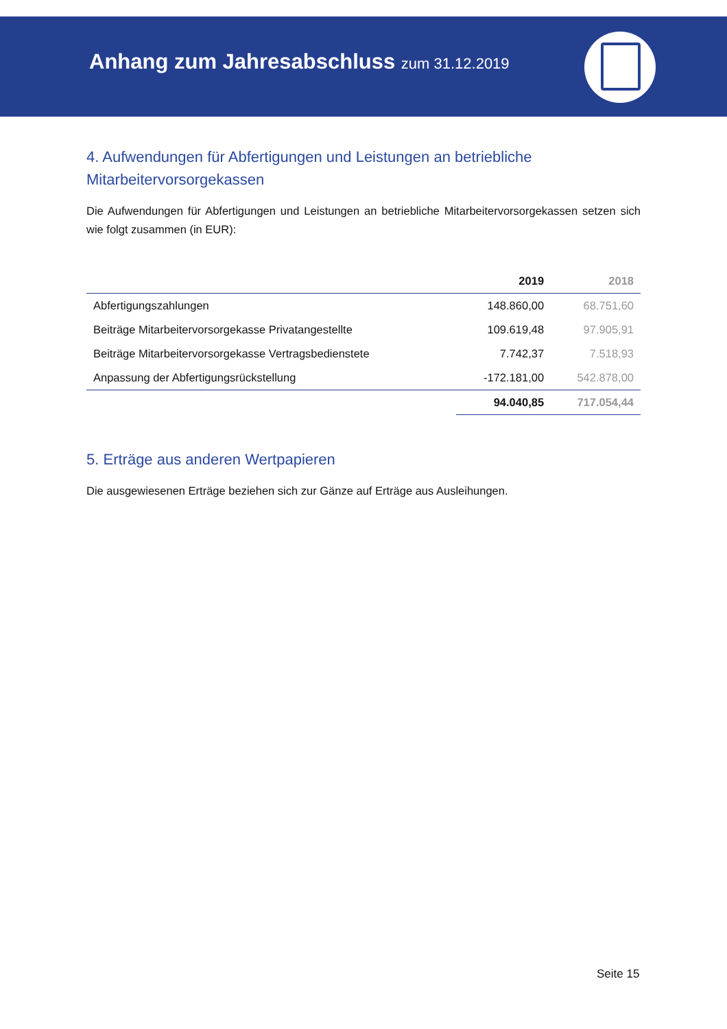Anhang zum Jahresabschluss zum 31.12.2019
4. Aufwendungen für Abfertigungen und Leistungen an betriebliche Mitarbeitervorsorgekassen
Die Aufwendungen für Abfertigungen und Leistungen an betriebliche Mitarbeitervorsorgekassen setzen sich wie folgt zusammen (in EUR):
| | 2019 | 2018 |
| --- | --- | --- |
| Abfertigungszahlungen | 148.860,00 | 68.751,60 |
| Beiträge Mitarbeitervorsorgekasse Privatangestellte | 109.619,48 | 97.905,91 |
| Beiträge Mitarbeitervorsorgekasse Vertragsbedienstete | 7.742,37 | 7.518,93 |
| Anpassung der Abfertigungsrückstellung | -172.181,00 | 542.878,00 |
| | 94.040,85 | 717.054,44 |
5. Erträge aus anderen Wertpapieren
Die ausgewiesenen Erträge beziehen sich zur Gänze auf Erträge aus Ausleihungen.
Seite 15